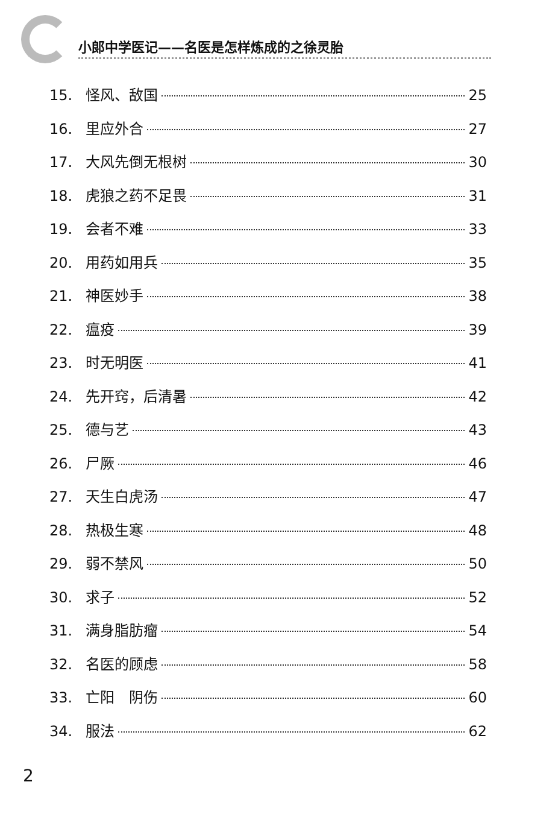小郎中学医记——名医是怎样炼成的之徐灵胎
15. 怪风、敌国 25
16. 里应外合 27
17. 大风先倒无根树 30
18. 虎狼之药不足畏 31
19. 会者不难 33
20. 用药如用兵 35
21. 神医妙手 38
22. 瘟疫 39
23. 时无明医 41
24. 先开窍，后清暑 42
25. 德与艺 43
26. 尸厥 46
27. 天生白虎汤 47
28. 热极生寒 48
29. 弱不禁风 50
30. 求子 52
31. 满身脂肪瘤 54
32. 名医的顾虑 58
33. 亡阳　阴伤 60
34. 服法 62
2